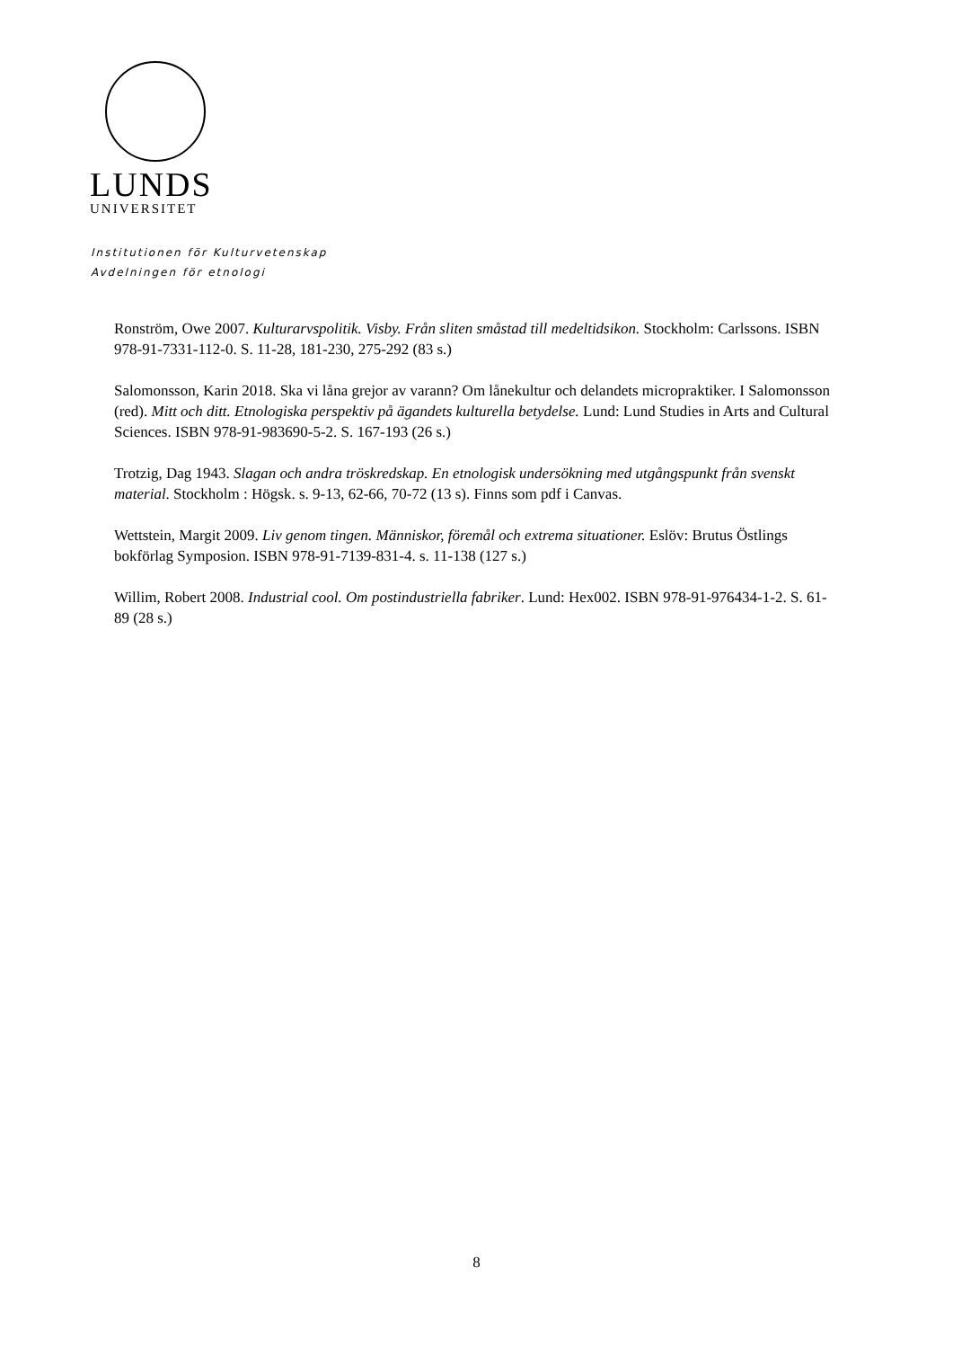LUNDS
UNIVERSITET
Institutionen för Kulturvetenskap
Avdelningen för etnologi
Ronström, Owe 2007. Kulturarvspolitik. Visby. Från sliten småstad till medeltidsikon. Stockholm: Carlssons. ISBN 978-91-7331-112-0. S. 11-28, 181-230, 275-292 (83 s.)
Salomonsson, Karin 2018. Ska vi låna grejor av varann? Om lånekultur och delandets micropraktiker. I Salomonsson (red). Mitt och ditt. Etnologiska perspektiv på ägandets kulturella betydelse. Lund: Lund Studies in Arts and Cultural Sciences. ISBN 978-91-983690-5-2. S. 167-193 (26 s.)
Trotzig, Dag 1943. Slagan och andra tröskredskap. En etnologisk undersökning med utgångspunkt från svenskt material. Stockholm : Högsk. s. 9-13, 62-66, 70-72 (13 s). Finns som pdf i Canvas.
Wettstein, Margit 2009. Liv genom tingen. Människor, föremål och extrema situationer. Eslöv: Brutus Östlings bokförlag Symposion. ISBN 978-91-7139-831-4. s. 11-138 (127 s.)
Willim, Robert 2008. Industrial cool. Om postindustriella fabriker. Lund: Hex002. ISBN 978-91-976434-1-2. S. 61-89 (28 s.)
8